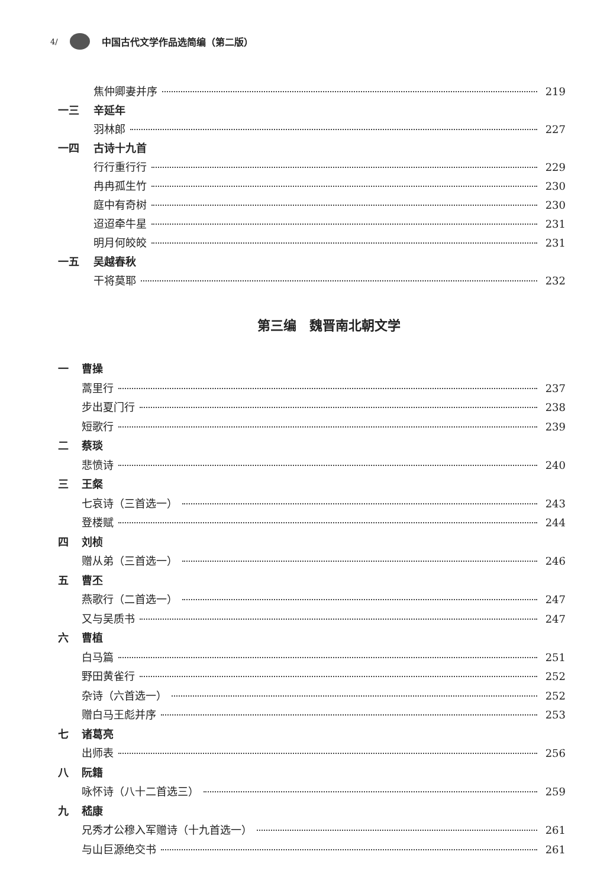4/ 中国古代文学作品选简编（第二版）
焦仲卿妻并序 219
一三 辛延年
羽林郎 227
一四 古诗十九首
行行重行行 229
冉冉孤生竹 230
庭中有奇树 230
迢迢牵牛星 231
明月何皎皎 231
一五 吴越春秋
干将莫耶 232
第三编　魏晋南北朝文学
一 曹操
蒿里行 237
步出夏门行 238
短歌行 239
二 蔡琰
悲愤诗 240
三 王粲
七哀诗（三首选一） 243
登楼赋 244
四 刘桢
赠从弟（三首选一） 246
五 曹丕
燕歌行（二首选一） 247
又与吴质书 247
六 曹植
白马篇 251
野田黄雀行 252
杂诗（六首选一） 252
赠白马王彪并序 253
七 诸葛亮
出师表 256
八 阮籍
咏怀诗（八十二首选三） 259
九 嵇康
兄秀才公穆入军赠诗（十九首选一） 261
与山巨源绝交书 261